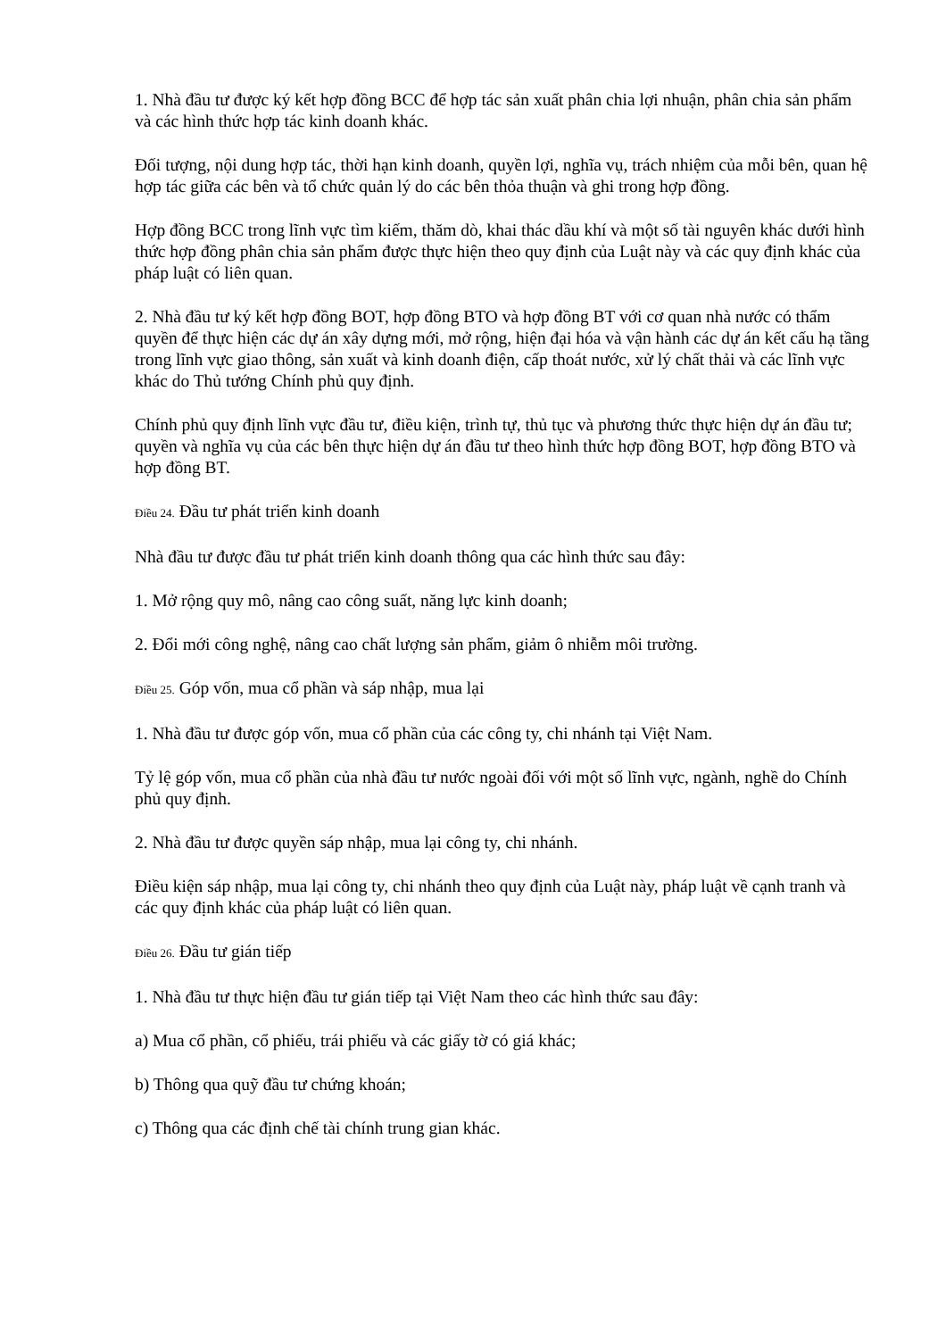1. Nhà đầu tư được ký kết hợp đồng BCC để hợp tác sản xuất phân chia lợi nhuận, phân chia sản phẩm và các hình thức hợp tác kinh doanh khác.
Đối tượng, nội dung hợp tác, thời hạn kinh doanh, quyền lợi, nghĩa vụ, trách nhiệm của mỗi bên, quan hệ hợp tác giữa các bên và tổ chức quản lý do các bên thỏa thuận và ghi trong hợp đồng.
Hợp đồng BCC trong lĩnh vực tìm kiếm, thăm dò, khai thác dầu khí và một số tài nguyên khác dưới hình thức hợp đồng phân chia sản phẩm được thực hiện theo quy định của Luật này và các quy định khác của pháp luật có liên quan.
2. Nhà đầu tư ký kết hợp đồng BOT, hợp đồng BTO và hợp đồng BT với cơ quan nhà nước có thẩm quyền để thực hiện các dự án xây dựng mới, mở rộng, hiện đại hóa và vận hành các dự án kết cấu hạ tầng trong lĩnh vực giao thông, sản xuất và kinh doanh điện, cấp thoát nước, xử lý chất thải và các lĩnh vực khác do Thủ tướng Chính phủ quy định.
Chính phủ quy định lĩnh vực đầu tư, điều kiện, trình tự, thủ tục và phương thức thực hiện dự án đầu tư; quyền và nghĩa vụ của các bên thực hiện dự án đầu tư theo hình thức hợp đồng BOT, hợp đồng BTO và hợp đồng BT.
Điều 24. Đầu tư phát triển kinh doanh
Nhà đầu tư được đầu tư phát triển kinh doanh thông qua các hình thức sau đây:
1. Mở rộng quy mô, nâng cao công suất, năng lực kinh doanh;
2. Đổi mới công nghệ, nâng cao chất lượng sản phẩm, giảm ô nhiễm môi trường.
Điều 25. Góp vốn, mua cổ phần và sáp nhập, mua lại
1. Nhà đầu tư được góp vốn, mua cổ phần của các công ty, chi nhánh tại Việt Nam.
Tỷ lệ góp vốn, mua cổ phần của nhà đầu tư nước ngoài đối với một số lĩnh vực, ngành, nghề do Chính phủ quy định.
2. Nhà đầu tư được quyền sáp nhập, mua lại công ty, chi nhánh.
Điều kiện sáp nhập, mua lại công ty, chi nhánh theo quy định của Luật này, pháp luật về cạnh tranh và các quy định khác của pháp luật có liên quan.
Điều 26. Đầu tư gián tiếp
1. Nhà đầu tư thực hiện đầu tư gián tiếp tại Việt Nam theo các hình thức sau đây:
a) Mua cổ phần, cổ phiếu, trái phiếu và các giấy tờ có giá khác;
b) Thông qua quỹ đầu tư chứng khoán;
c) Thông qua các định chế tài chính trung gian khác.